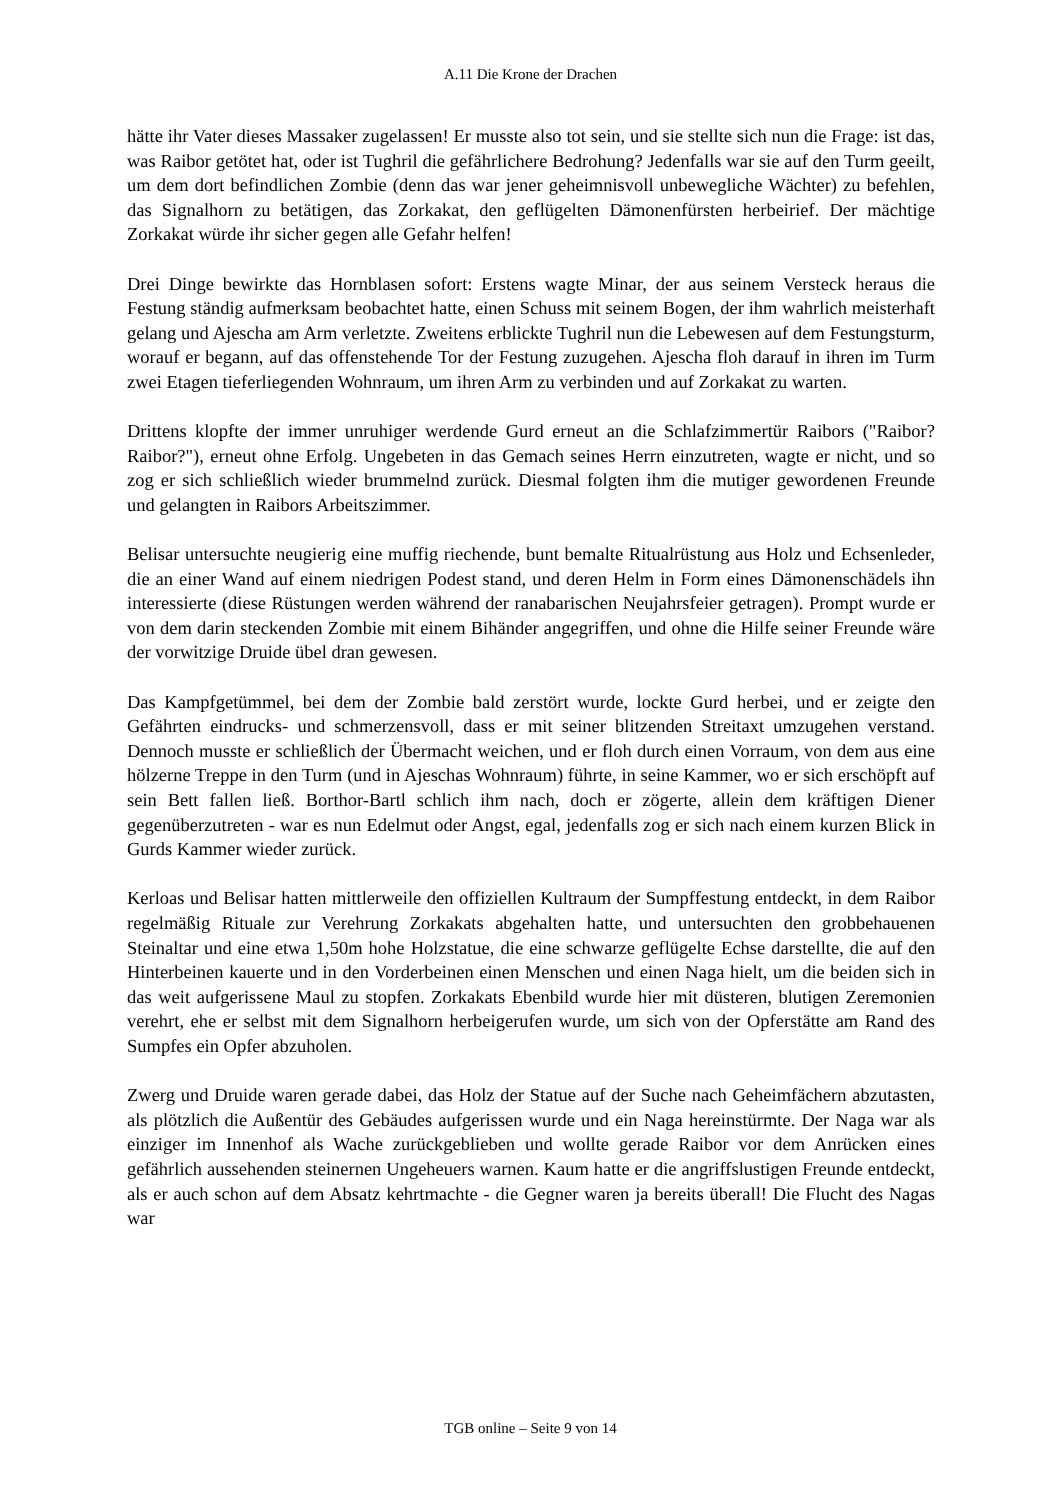A.11 Die Krone der Drachen
hätte ihr Vater dieses Massaker zugelassen! Er musste also tot sein, und sie stellte sich nun die Frage: ist das, was Raibor getötet hat, oder ist Tughril die gefährlichere Bedrohung? Jedenfalls war sie auf den Turm geeilt, um dem dort befindlichen Zombie (denn das war jener geheimnisvoll unbewegliche Wächter) zu befehlen, das Signalhorn zu betätigen, das Zorkakat, den geflügelten Dämonenfürsten herbeirief. Der mächtige Zorkakat würde ihr sicher gegen alle Gefahr helfen!
Drei Dinge bewirkte das Hornblasen sofort: Erstens wagte Minar, der aus seinem Versteck heraus die Festung ständig aufmerksam beobachtet hatte, einen Schuss mit seinem Bogen, der ihm wahrlich meisterhaft gelang und Ajescha am Arm verletzte. Zweitens erblickte Tughril nun die Lebewesen auf dem Festungsturm, worauf er begann, auf das offenstehende Tor der Festung zuzugehen. Ajescha floh darauf in ihren im Turm zwei Etagen tieferliegenden Wohnraum, um ihren Arm zu verbinden und auf Zorkakat zu warten.
Drittens klopfte der immer unruhiger werdende Gurd erneut an die Schlafzimmertür Raibors ("Raibor? Raibor?"), erneut ohne Erfolg. Ungebeten in das Gemach seines Herrn einzutreten, wagte er nicht, und so zog er sich schließlich wieder brummelnd zurück. Diesmal folgten ihm die mutiger gewordenen Freunde und gelangten in Raibors Arbeitszimmer.
Belisar untersuchte neugierig eine muffig riechende, bunt bemalte Ritualrüstung aus Holz und Echsenleder, die an einer Wand auf einem niedrigen Podest stand, und deren Helm in Form eines Dämonenschädels ihn interessierte (diese Rüstungen werden während der ranabarischen Neujahrsfeier getragen). Prompt wurde er von dem darin steckenden Zombie mit einem Bihänder angegriffen, und ohne die Hilfe seiner Freunde wäre der vorwitzige Druide übel dran gewesen.
Das Kampfgetümmel, bei dem der Zombie bald zerstört wurde, lockte Gurd herbei, und er zeigte den Gefährten eindrucks- und schmerzensvoll, dass er mit seiner blitzenden Streitaxt umzugehen verstand. Dennoch musste er schließlich der Übermacht weichen, und er floh durch einen Vorraum, von dem aus eine hölzerne Treppe in den Turm (und in Ajeschas Wohnraum) führte, in seine Kammer, wo er sich erschöpft auf sein Bett fallen ließ. Borthor-Bartl schlich ihm nach, doch er zögerte, allein dem kräftigen Diener gegenüberzutreten - war es nun Edelmut oder Angst, egal, jedenfalls zog er sich nach einem kurzen Blick in Gurds Kammer wieder zurück.
Kerloas und Belisar hatten mittlerweile den offiziellen Kultraum der Sumpffestung entdeckt, in dem Raibor regelmäßig Rituale zur Verehrung Zorkakats abgehalten hatte, und untersuchten den grobbehauenen Steinaltar und eine etwa 1,50m hohe Holzstatue, die eine schwarze geflügelte Echse darstellte, die auf den Hinterbeinen kauerte und in den Vorderbeinen einen Menschen und einen Naga hielt, um die beiden sich in das weit aufgerissene Maul zu stopfen. Zorkakats Ebenbild wurde hier mit düsteren, blutigen Zeremonien verehrt, ehe er selbst mit dem Signalhorn herbeigerufen wurde, um sich von der Opferstätte am Rand des Sumpfes ein Opfer abzuholen.
Zwerg und Druide waren gerade dabei, das Holz der Statue auf der Suche nach Geheimfächern abzutasten, als plötzlich die Außentür des Gebäudes aufgerissen wurde und ein Naga hereinstürmte. Der Naga war als einziger im Innenhof als Wache zurückgeblieben und wollte gerade Raibor vor dem Anrücken eines gefährlich aussehenden steinernen Ungeheuers warnen. Kaum hatte er die angriffslustigen Freunde entdeckt, als er auch schon auf dem Absatz kehrtmachte - die Gegner waren ja bereits überall! Die Flucht des Nagas war
TGB online – Seite 9 von 14